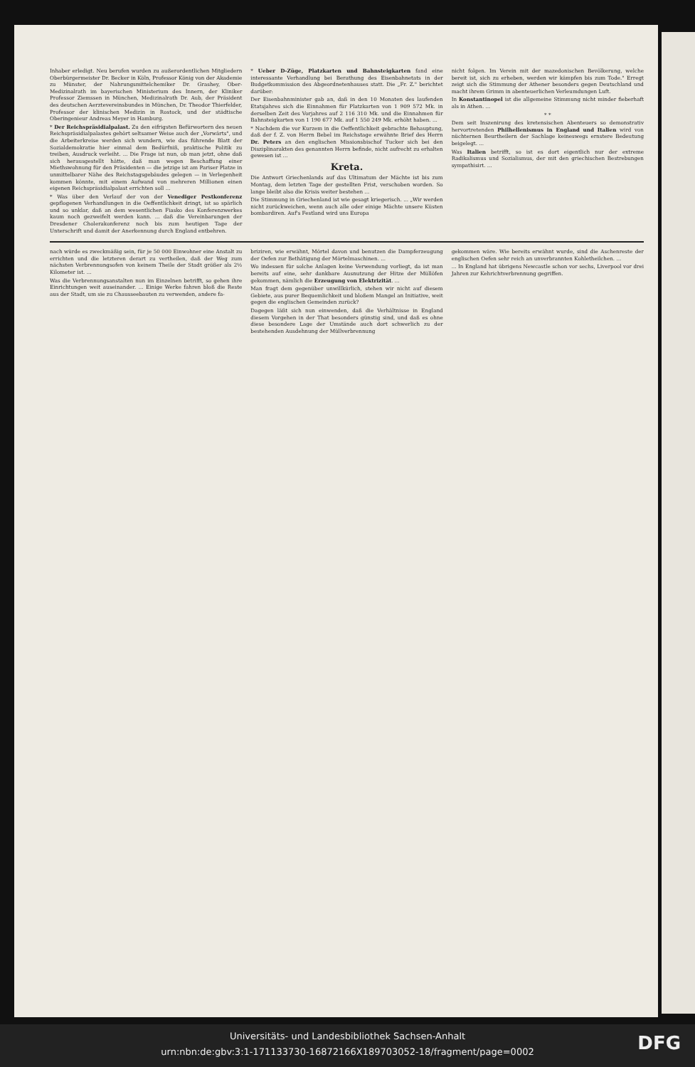Inhaber erledigt. Neu berufen wurden zu außerordentlichen Mitgliedern Oberbürgermeister Dr. Becker in Köln, Professor König von der Akademie zu Münster, der Nahrungsmittelchemiker Dr. Grashey, Ober-Medizinalrath im bayerischen Ministerium des Innern, der Kliniker Professor Ziemssen in München, Medizinalrath Dr. Aub, der Präsident des deutschen Aerztevereinsbundes in München, Dr. Theodor Thierfelder, Professor der klinischen Medizin in Rostock, und der städtische Oberingenieur Andreas Meyer in Hamburg.
* Der Reichspräsidialpalast. Zu den eifrigsten Befürwortern des neuen Reichspräsidialpalastes gehört seltsamer Weise auch der „Vorwärts", und die Arbeiterkreise werden sich wundern, wie das führende Blatt der Sozialdemokratie hier einmal dem Bedürfniß, praktische Politik zu treiben, Ausdruck verleiht. ... Die Frage ist nun, ob man jetzt, ohne daß sich herausgestellt hätte, daß man wegen Beschaffung einer Miethswohnung für den Präsidenten — die jetzige ist am Pariser Platze in unmittelbarer Nähe des Reichstagsgebäudes gelegen — in Verlegenheit kommen könnte, mit einem Aufwand von mehreren Millionen einen eigenen Reichspräsidialpalast errichten soll ...
* Was über den Verlauf der von der Venediger Pestkonferenz gepflogenen Verhandlungen in die Oeffentlichkeit dringt, ist so spärlich und so unklar, daß an dem wesentlichen Fiasko des Konferenzwerkes kaum noch gezweifelt werden kann. ... daß die Vereinbarungen der Dresdener Cholerakonferenz noch bis zum heutigen Tage der Unterschrift und damit der Anerkennung durch England entbehren.
* Ueber D-Züge, Platzkarten und Bahnsteigkarten fand eine interessante Verhandlung bei Berathung des Eisenbahnetats in der Budgetkommission des Abgeordnetenhauses statt. Die „Fr. Z." berichtet darüber:
Der Eisenbahnminister gab an, daß in den 10 Monaten des laufenden Etatsjahres sich die Einnahmen für Platzkarten von 1 909 572 Mk. in derselben Zeit des Vorjahres auf 2 116 310 Mk. und die Einnahmen für Bahnsteigkarten von 1 190 677 Mk. auf 1 550 249 Mk. erhöht haben. ...
* Nachdem die vor Kurzem in die Oeffentlichkeit gebrachte Behauptung, daß der f. Z. von Herrn Bebel im Reichstage erwähnte Brief des Herrn Dr. Peters an den englischen Missionsbischof Tucker sich bei den Disziplinarakten des genannten Herrn befinde, nicht aufrecht zu erhalten gewesen ist ...
Kreta.
Die Antwort Griechenlands auf das Ultimatum der Mächte ist bis zum Montag, dem letzten Tage der gestellten Frist, verschoben worden. So lange bleibt also die Krisis weiter bestehen ...
Die Stimmung in Griechenland ist wie gesagt kriegerisch. ... „Wir werden nicht zurückweichen, wenn auch alle oder einige Mächte unsere Küsten bombardiren. Auf's Festland wird uns Europa
nicht folgen. Im Verein mit der mazedonischen Bevölkerung, welche bereit ist, sich zu erheben, werden wir kämpfen bis zum Tode." Erregt zeigt sich die Stimmung der Athener besonders gegen Deutschland und macht ihrem Grimm in abenteuerlichen Verleumdungen Luft.
In Konstantinopel ist die allgemeine Stimmung nicht minder fieberhaft als in Athen. ...
* *
Dem seit Inszenirung des kretensischen Abenteuers so demonstrativ hervortretenden Philhellenismus in England und Italien wird von nüchternen Beurtheilern der Sachlage keineswegs ernstere Bedeutung beigelegt. ...
Was Italien betrifft, so ist es dort eigentlich nur der extreme Radikalismus und Sozialismus, der mit den griechischen Bestrebungen sympathisirt. ...
nach würde es zweckmäßig sein, für je 50 000 Einwohner eine Anstalt zu errichten und die letzteren derart zu vertheilen, daß der Weg zum nächsten Verbrennungsofen von keinem Theile der Stadt größer als 2½ Kilometer ist. ...
Was die Verbrennungsanstalten nun im Einzelnen betrifft, so gehen ihre Einrichtungen weit auseinander. ... Einige Werke fahren bloß die Reste aus der Stadt, um sie zu Chausseebauten zu verwenden, andere fa-
briziren, wie erwähnt, Mörtel davon und benutzen die Dampferzeugung der Oefen zur Bethätigung der Mörtelmaschinen. ...
Wo indessen für solche Anlagen keine Verwendung vorliegt, da ist man bereits auf eine, sehr dankbare Ausnutzung der Hitze der Müllöfen gekommen, nämlich die Erzeugung von Elektrizität. ...
Man fragt dem gegenüber unwillkürlich, stehen wir nicht auf diesem Gebiete, aus purer Bequemlichkeit und bloßem Mangel an Initiative, weit gegen die englischen Gemeinden zurück?
Dagegen läßt sich nun einwenden, daß die Verhältnisse in England diesem Vorgehen in der That besonders günstig sind, und daß es ohne diese besondere Lage der Umstände auch dort schwerlich zu der bestehenden Ausdehnung der Müllverbrennung
gekommen wäre. Wie bereits erwähnt wurde, sind die Aschenreste der englischen Oefen sehr reich an unverbrannten Kohletheilchen. ...
... In England hat übrigens Newcastle schon vor sechs, Liverpool vor drei Jahren zur Kehrichtverbrennung gegriffen.
Universitäts- und Landesbibliothek Sachsen-Anhalt
urn:nbn:de:gbv:3:1-171133730-16872166X189703052-18/fragment/page=0002
DFG